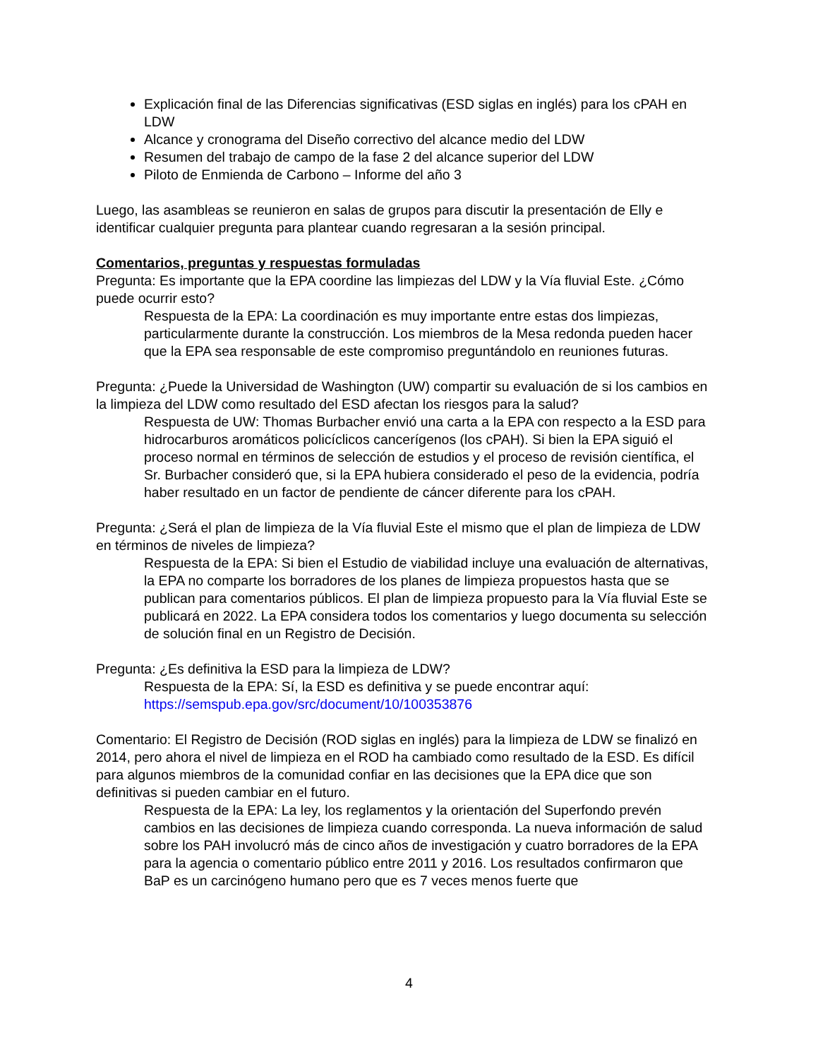Explicación final de las Diferencias significativas (ESD siglas en inglés) para los cPAH en LDW
Alcance y cronograma del Diseño correctivo del alcance medio del LDW
Resumen del trabajo de campo de la fase 2 del alcance superior del LDW
Piloto de Enmienda de Carbono – Informe del año 3
Luego, las asambleas se reunieron en salas de grupos para discutir la presentación de Elly e identificar cualquier pregunta para plantear cuando regresaran a la sesión principal.
Comentarios, preguntas y respuestas formuladas
Pregunta: Es importante que la EPA coordine las limpiezas del LDW y la Vía fluvial Este. ¿Cómo puede ocurrir esto?
Respuesta de la EPA: La coordinación es muy importante entre estas dos limpiezas, particularmente durante la construcción. Los miembros de la Mesa redonda pueden hacer que la EPA sea responsable de este compromiso preguntándolo en reuniones futuras.
Pregunta: ¿Puede la Universidad de Washington (UW) compartir su evaluación de si los cambios en la limpieza del LDW como resultado del ESD afectan los riesgos para la salud?
Respuesta de UW: Thomas Burbacher envió una carta a la EPA con respecto a la ESD para hidrocarburos aromáticos policíclicos cancerígenos (los cPAH). Si bien la EPA siguió el proceso normal en términos de selección de estudios y el proceso de revisión científica, el Sr. Burbacher consideró que, si la EPA hubiera considerado el peso de la evidencia, podría haber resultado en un factor de pendiente de cáncer diferente para los cPAH.
Pregunta: ¿Será el plan de limpieza de la Vía fluvial Este el mismo que el plan de limpieza de LDW en términos de niveles de limpieza?
Respuesta de la EPA: Si bien el Estudio de viabilidad incluye una evaluación de alternativas, la EPA no comparte los borradores de los planes de limpieza propuestos hasta que se publican para comentarios públicos. El plan de limpieza propuesto para la Vía fluvial Este se publicará en 2022. La EPA considera todos los comentarios y luego documenta su selección de solución final en un Registro de Decisión.
Pregunta: ¿Es definitiva la ESD para la limpieza de LDW?
Respuesta de la EPA: Sí, la ESD es definitiva y se puede encontrar aquí: https://semspub.epa.gov/src/document/10/100353876
Comentario: El Registro de Decisión (ROD siglas en inglés) para la limpieza de LDW se finalizó en 2014, pero ahora el nivel de limpieza en el ROD ha cambiado como resultado de la ESD. Es difícil para algunos miembros de la comunidad confiar en las decisiones que la EPA dice que son definitivas si pueden cambiar en el futuro.
Respuesta de la EPA: La ley, los reglamentos y la orientación del Superfondo prevén cambios en las decisiones de limpieza cuando corresponda. La nueva información de salud sobre los PAH involucró más de cinco años de investigación y cuatro borradores de la EPA para la agencia o comentario público entre 2011 y 2016. Los resultados confirmaron que BaP es un carcinógeno humano pero que es 7 veces menos fuerte que
4